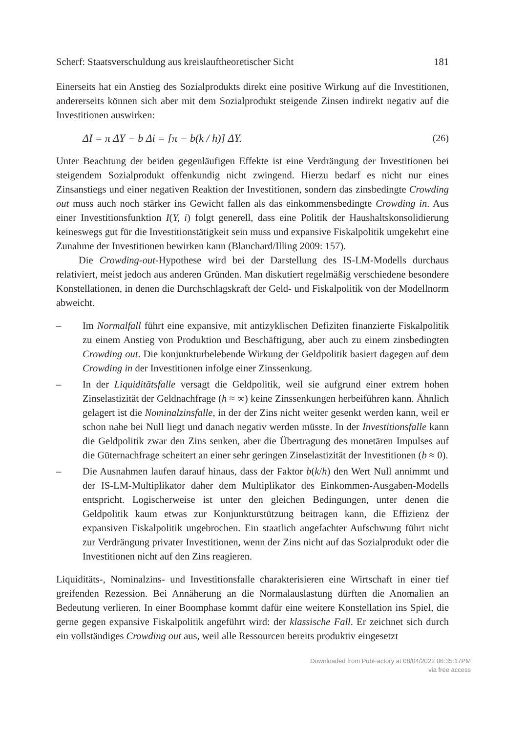Scherf: Staatsverschuldung aus kreislauftheoretischer Sicht 181
Einerseits hat ein Anstieg des Sozialprodukts direkt eine positive Wirkung auf die Investitionen, andererseits können sich aber mit dem Sozialprodukt steigende Zinsen indirekt negativ auf die Investitionen auswirken:
ΔI = π ΔY − b Δi = [π − b(k / h)] ΔY. (26)
Unter Beachtung der beiden gegenläufigen Effekte ist eine Verdrängung der Investitionen bei steigendem Sozialprodukt offenkundig nicht zwingend. Hierzu bedarf es nicht nur eines Zinsanstiegs und einer negativen Reaktion der Investitionen, sondern das zinsbedingte Crowding out muss auch noch stärker ins Gewicht fallen als das einkommensbedingte Crowding in. Aus einer Investitionsfunktion I(Y, i) folgt generell, dass eine Politik der Haushaltskonsolidierung keineswegs gut für die Investitionstätigkeit sein muss und expansive Fiskalpolitik umgekehrt eine Zunahme der Investitionen bewirken kann (Blanchard/Illing 2009: 157).
Die Crowding-out-Hypothese wird bei der Darstellung des IS-LM-Modells durchaus relativiert, meist jedoch aus anderen Gründen. Man diskutiert regelmäßig verschiedene besondere Konstellationen, in denen die Durchschlagskraft der Geld- und Fiskalpolitik von der Modellnorm abweicht.
– Im Normalfall führt eine expansive, mit antizyklischen Defiziten finanzierte Fiskalpolitik zu einem Anstieg von Produktion und Beschäftigung, aber auch zu einem zinsbedingten Crowding out. Die konjunkturbelebende Wirkung der Geldpolitik basiert dagegen auf dem Crowding in der Investitionen infolge einer Zinssenkung.
– In der Liquiditätsfalle versagt die Geldpolitik, weil sie aufgrund einer extrem hohen Zinselastizität der Geldnachfrage (h ≈ ∞) keine Zinssenkungen herbeiführen kann. Ähnlich gelagert ist die Nominalzinsfalle, in der der Zins nicht weiter gesenkt werden kann, weil er schon nahe bei Null liegt und danach negativ werden müsste. In der Investitionsfalle kann die Geldpolitik zwar den Zins senken, aber die Übertragung des monetären Impulses auf die Güternachfrage scheitert an einer sehr geringen Zinselastizität der Investitionen (b ≈ 0).
– Die Ausnahmen laufen darauf hinaus, dass der Faktor b(k/h) den Wert Null annimmt und der IS-LM-Multiplikator daher dem Multiplikator des Einkommen-Ausgaben-Modells entspricht. Logischerweise ist unter den gleichen Bedingungen, unter denen die Geldpolitik kaum etwas zur Konjunkturstützung beitragen kann, die Effizienz der expansiven Fiskalpolitik ungebrochen. Ein staatlich angefachter Aufschwung führt nicht zur Verdrängung privater Investitionen, wenn der Zins nicht auf das Sozialprodukt oder die Investitionen nicht auf den Zins reagieren.
Liquiditäts-, Nominalzins- und Investitionsfalle charakterisieren eine Wirtschaft in einer tief greifenden Rezession. Bei Annäherung an die Normalauslastung dürften die Anomalien an Bedeutung verlieren. In einer Boomphase kommt dafür eine weitere Konstellation ins Spiel, die gerne gegen expansive Fiskalpolitik angeführt wird: der klassische Fall. Er zeichnet sich durch ein vollständiges Crowding out aus, weil alle Ressourcen bereits produktiv eingesetzt
Downloaded from PubFactory at 08/04/2022 06:35:17PM
via free access